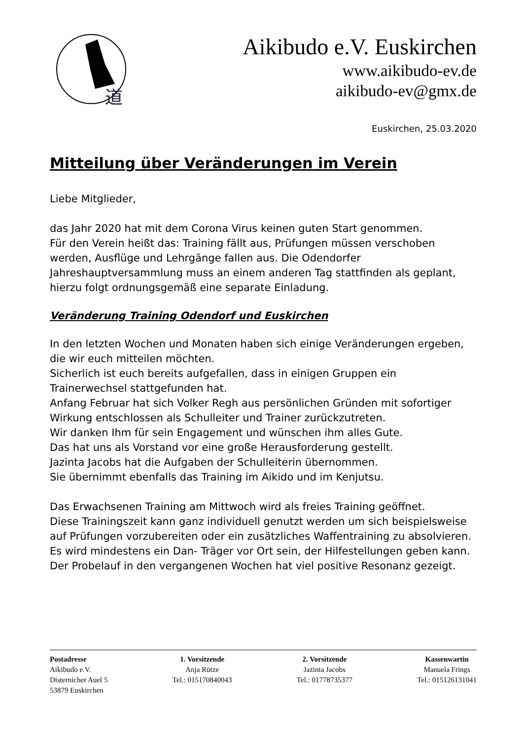道
Aikibudo e.V. Euskirchen
www.aikibudo-ev.de
aikibudo-ev@gmx.de
Euskirchen, 25.03.2020
Mitteilung über Veränderungen im Verein
Liebe Mitglieder,
das Jahr 2020 hat mit dem Corona Virus keinen guten Start genommen.
Für den Verein heißt das: Training fällt aus, Prüfungen müssen verschoben werden, Ausflüge und Lehrgänge fallen aus. Die Odendorfer Jahreshauptversammlung muss an einem anderen Tag stattfinden als geplant, hierzu folgt ordnungsgemäß eine separate Einladung.
Veränderung Training Odendorf und Euskirchen
In den letzten Wochen und Monaten haben sich einige Veränderungen ergeben, die wir euch mitteilen möchten.
Sicherlich ist euch bereits aufgefallen, dass in einigen Gruppen ein Trainerwechsel stattgefunden hat.
Anfang Februar hat sich Volker Regh aus persönlichen Gründen mit sofortiger Wirkung entschlossen als Schulleiter und Trainer zurückzutreten.
Wir danken Ihm für sein Engagement und wünschen ihm alles Gute.
Das hat uns als Vorstand vor eine große Herausforderung gestellt.
Jazinta Jacobs hat die Aufgaben der Schulleiterin übernommen.
Sie übernimmt ebenfalls das Training im Aikido und im Kenjutsu.
Das Erwachsenen Training am Mittwoch wird als freies Training geöffnet.
Diese Trainingszeit kann ganz individuell genutzt werden um sich beispielsweise auf Prüfungen vorzubereiten oder ein zusätzliches Waffentraining zu absolvieren. Es wird mindestens ein Dan- Träger vor Ort sein, der Hilfestellungen geben kann.
Der Probelauf in den vergangenen Wochen hat viel positive Resonanz gezeigt.
Postadresse
Aikibudo e.V.
Disternicher Auel 5
53879 Euskirchen
1. Vorsitzende
Anja Rütze
Tel.: 015170840043
2. Vorsitzende
Jazinta Jacobs
Tel.: 01778735377
Kassenwartin
Manuela Frings
Tel.: 015126131041